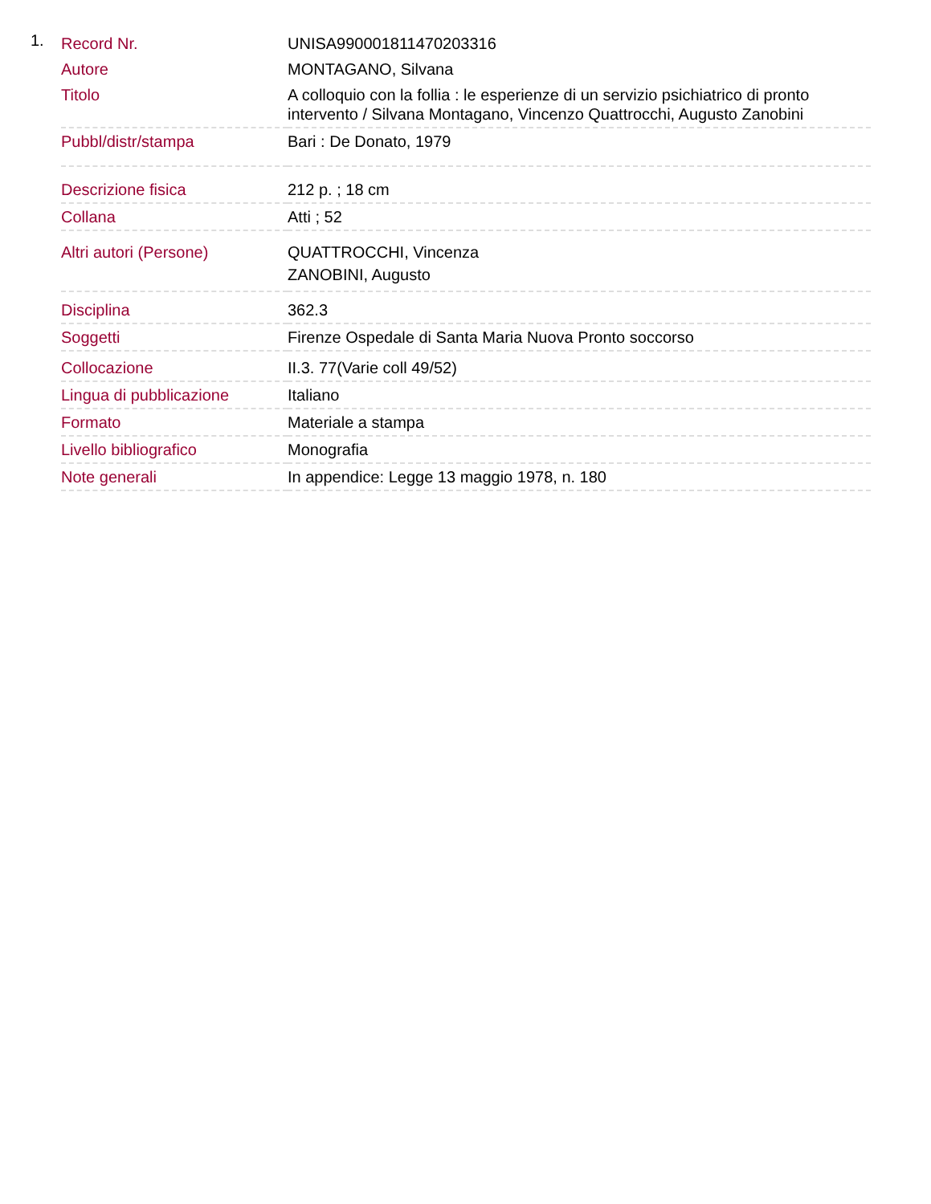1.
| Record Nr. | UNISA990001811470203316 |
| Autore | MONTAGANO, Silvana |
| Titolo | A colloquio con la follia : le esperienze di un servizio psichiatrico di pronto intervento / Silvana Montagano, Vincenzo Quattrocchi, Augusto Zanobini |
| Pubbl/distr/stampa | Bari : De Donato, 1979 |
| Descrizione fisica | 212 p. ; 18 cm |
| Collana | Atti ; 52 |
| Altri autori (Persone) | QUATTROCCHI, Vincenza ZANOBINI, Augusto |
| Disciplina | 362.3 |
| Soggetti | Firenze Ospedale di Santa Maria Nuova Pronto soccorso |
| Collocazione | II.3. 77(Varie coll 49/52) |
| Lingua di pubblicazione | Italiano |
| Formato | Materiale a stampa |
| Livello bibliografico | Monografia |
| Note generali | In appendice: Legge 13 maggio 1978, n. 180 |